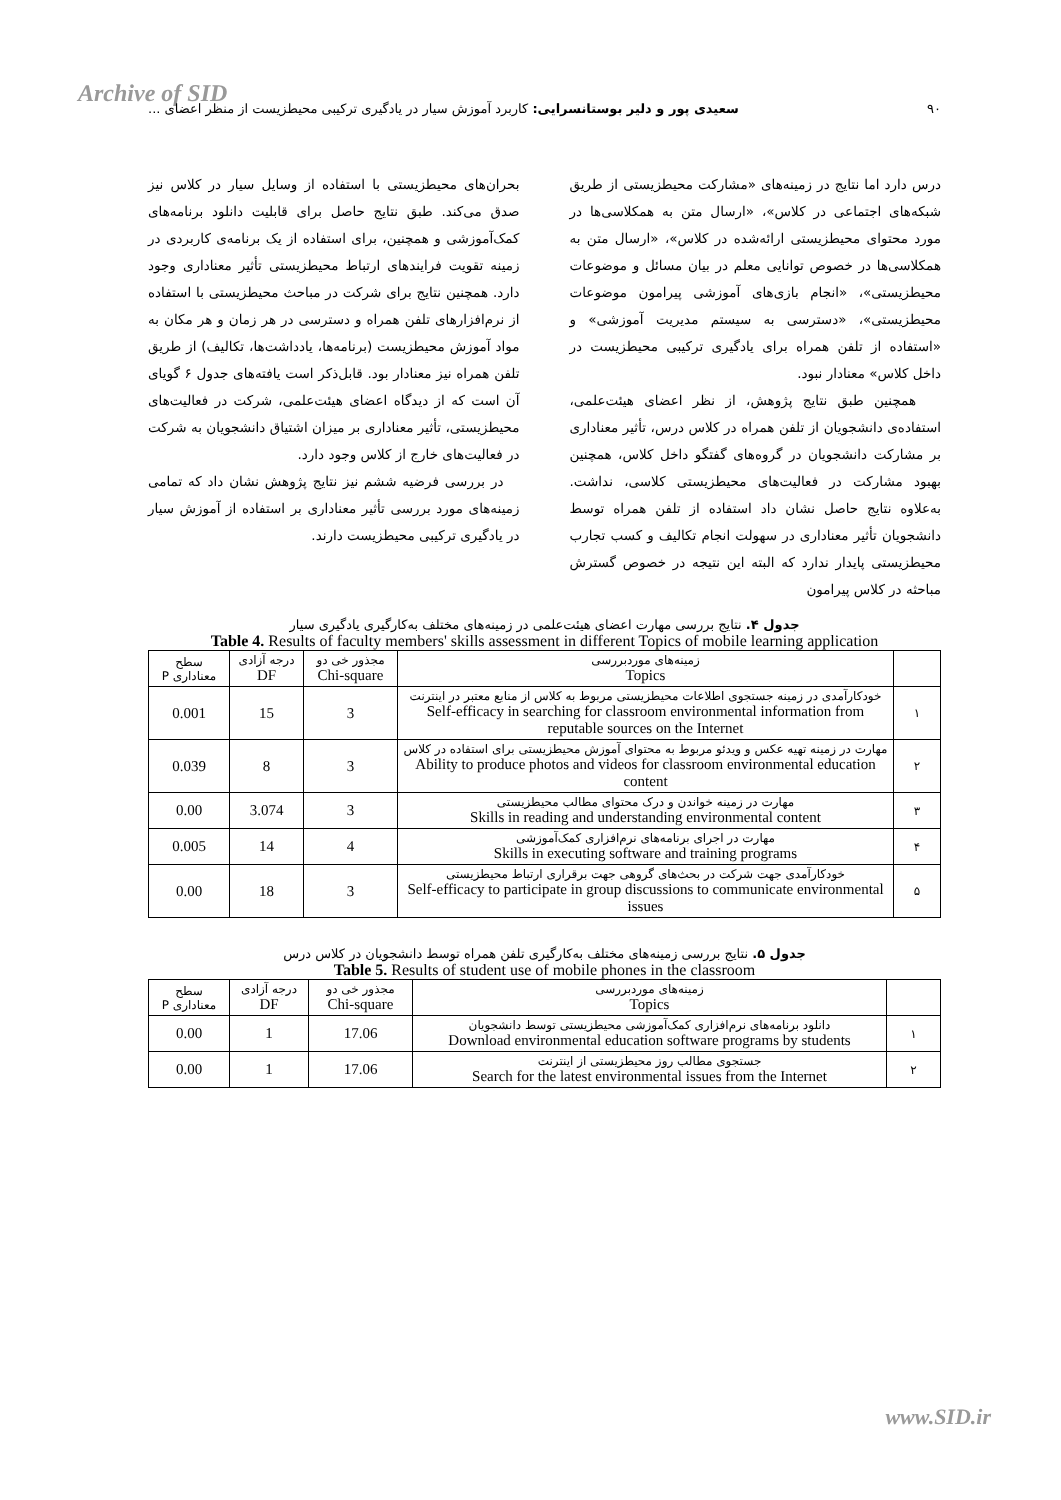Archive of SID
۹۰ سعیدی پور و دلیر بوستانسرایی: کاربرد آموزش سیار در یادگیری ترکیبی محیطزیست از منظر اعضای ...
درس دارد اما نتایج در زمینه‌های «مشارکت محیطزیستی از طریق شبکه‌های اجتماعی در کلاس»، «ارسال متن به همکلاسی‌ها در مورد محتوای محیطزیستی ارائه‌شده در کلاس»، «ارسال متن به همکلاسی‌ها در خصوص توانایی معلم در بیان مسائل و موضوعات محیطزیستی»، «انجام بازی‌های آموزشی پیرامون موضوعات محیطزیستی»، «دسترسی به سیستم مدیریت آموزشی» و «استفاده از تلفن همراه برای یادگیری ترکیبی محیطزیست در داخل کلاس» معنادار نبود.
همچنین طبق نتایج پژوهش، از نظر اعضای هیئت‌علمی، استفاده‌ی دانشجویان از تلفن همراه در کلاس درس، تأثیر معناداری بر مشارکت دانشجویان در گروه‌های گفتگو داخل کلاس، همچنین بهبود مشارکت در فعالیت‌های محیطزیستی کلاسی، نداشت. به‌علاوه نتایج حاصل نشان داد استفاده از تلفن همراه توسط دانشجویان تأثیر معناداری در سهولت انجام تکالیف و کسب تجارب محیطزیستی پایدار ندارد که البته این نتیجه در خصوص گسترش مباحثه در کلاس پیرامون
بحران‌های محیطزیستی با استفاده از وسایل سیار در کلاس نیز صدق می‌کند. طبق نتایج حاصل برای قابلیت دانلود برنامه‌های کمک‌آموزشی و همچنین، برای استفاده از یک برنامه‌ی کاربردی در زمینه تقویت فرایندهای ارتباط محیطزیستی تأثیر معناداری وجود دارد. همچنین نتایج برای شرکت در مباحث محیطزیستی با استفاده از نرم‌افزارهای تلفن همراه و دسترسی در هر زمان و هر مکان به مواد آموزش محیطزیست (برنامه‌ها، یادداشت‌ها، تکالیف) از طریق تلفن همراه نیز معنادار بود. قابل‌ذکر است یافته‌های جدول ۶ گویای آن است که از دیدگاه اعضای هیئت‌علمی، شرکت در فعالیت‌های محیطزیستی، تأثیر معناداری بر میزان اشتیاق دانشجویان به شرکت در فعالیت‌های خارج از کلاس وجود دارد.
در بررسی فرضیه ششم نیز نتایج پژوهش نشان داد که تمامی زمینه‌های مورد بررسی تأثیر معناداری بر استفاده از آموزش سیار در یادگیری ترکیبی محیطزیست دارند.
جدول ۴. نتایج بررسی مهارت اعضای هیئت‌علمی در زمینه‌های مختلف به‌کارگیری یادگیری سیار
Table 4. Results of faculty members' skills assessment in different Topics of mobile learning application
| | زمینه‌های موردبررسی Topics | مجذور خی دو Chi-square | درجه آزادی DF | سطح معناداری P |
| --- | --- | --- | --- | --- |
| ۱ | خودکارآمدی در زمینه جستجوی اطلاعات محیطزیستی مربوط به کلاس از منابع معتبر در اینترنت Self-efficacy in searching for classroom environmental information from reputable sources on the Internet | 3 | 15 | 0.001 |
| ۲ | مهارت در زمینه تهیه عکس و ویدئو مربوط به محتوای آموزش محیطزیستی برای استفاده در کلاس Ability to produce photos and videos for classroom environmental education content | 3 | 8 | 0.039 |
| ۳ | مهارت در زمینه خواندن و درک محتوای مطالب محیطزیستی Skills in reading and understanding environmental content | 3 | 3.074 | 0.00 |
| ۴ | مهارت در اجرای برنامه‌های نرم‌افزاری کمک‌آموزشی Skills in executing software and training programs | 4 | 14 | 0.005 |
| ۵ | خودکارآمدی جهت شرکت در بحث‌های گروهی جهت برقراری ارتباط محیطزیستی Self-efficacy to participate in group discussions to communicate environmental issues | 3 | 18 | 0.00 |
جدول ۵. نتایج بررسی زمینه‌های مختلف به‌کارگیری تلفن همراه توسط دانشجویان در کلاس درس
Table 5. Results of student use of mobile phones in the classroom
| | زمینه‌های موردبررسی Topics | مجذور خی دو Chi-square | درجه آزادی DF | سطح معناداری P |
| --- | --- | --- | --- | --- |
| ۱ | دانلود برنامه‌های نرم‌افزاری کمک‌آموزشی محیطزیستی توسط دانشجویان Download environmental education software programs by students | 17.06 | 1 | 0.00 |
| ۲ | جستجوی مطالب روز محیطزیستی از اینترنت Search for the latest environmental issues from the Internet | 17.06 | 1 | 0.00 |
www.SID.ir